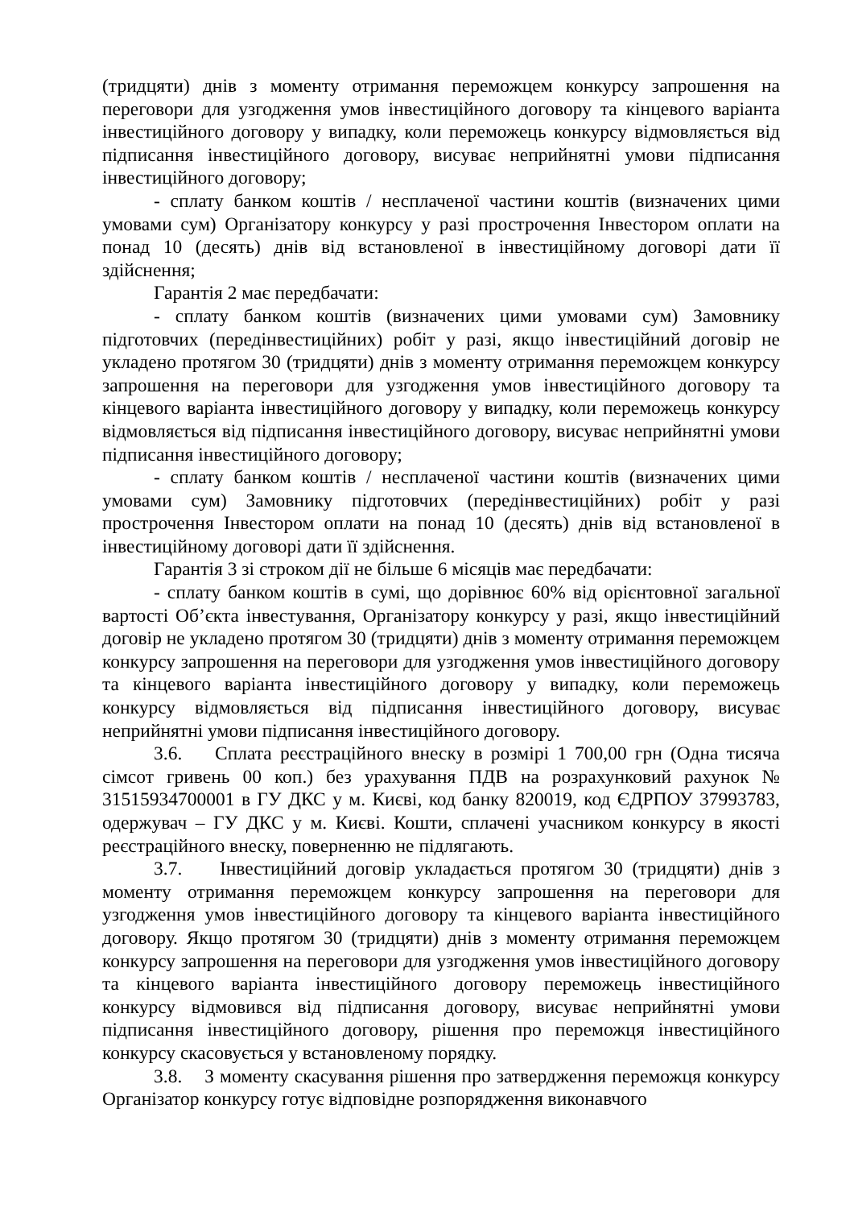(тридцяти) днів з моменту отримання переможцем конкурсу запрошення на переговори для узгодження умов інвестиційного договору та кінцевого варіанта інвестиційного договору у випадку, коли переможець конкурсу відмовляється від підписання інвестиційного договору, висуває неприйнятні умови підписання інвестиційного договору;
- сплату банком коштів / несплаченої частини коштів (визначених цими умовами сум) Організатору конкурсу у разі прострочення Інвестором оплати на понад 10 (десять) днів від встановленої в інвестиційному договорі дати її здійснення;
Гарантія 2 має передбачати:
- сплату банком коштів (визначених цими умовами сум) Замовнику підготовчих (передінвестиційних) робіт у разі, якщо інвестиційний договір не укладено протягом 30 (тридцяти) днів з моменту отримання переможцем конкурсу запрошення на переговори для узгодження умов інвестиційного договору та кінцевого варіанта інвестиційного договору у випадку, коли переможець конкурсу відмовляється від підписання інвестиційного договору, висуває неприйнятні умови підписання інвестиційного договору;
- сплату банком коштів / несплаченої частини коштів (визначених цими умовами сум) Замовнику підготовчих (передінвестиційних) робіт у разі прострочення Інвестором оплати на понад 10 (десять) днів від встановленої в інвестиційному договорі дати її здійснення.
Гарантія 3 зі строком дії не більше 6 місяців має передбачати:
- сплату банком коштів в сумі, що дорівнює 60% від орієнтовної загальної вартості Об’єкта інвестування, Організатору конкурсу у разі, якщо інвестиційний договір не укладено протягом 30 (тридцяти) днів з моменту отримання переможцем конкурсу запрошення на переговори для узгодження умов інвестиційного договору та кінцевого варіанта інвестиційного договору у випадку, коли переможець конкурсу відмовляється від підписання інвестиційного договору, висуває неприйнятні умови підписання інвестиційного договору.
3.6. Сплата реєстраційного внеску в розмірі 1 700,00 грн (Одна тисяча сімсот гривень 00 коп.) без урахування ПДВ на розрахунковий рахунок № 31515934700001 в ГУ ДКС у м. Києві, код банку 820019, код ЄДРПОУ 37993783, одержувач – ГУ ДКС у м. Києві. Кошти, сплачені учасником конкурсу в якості реєстраційного внеску, поверненню не підлягають.
3.7. Інвестиційний договір укладається протягом 30 (тридцяти) днів з моменту отримання переможцем конкурсу запрошення на переговори для узгодження умов інвестиційного договору та кінцевого варіанта інвестиційного договору. Якщо протягом 30 (тридцяти) днів з моменту отримання переможцем конкурсу запрошення на переговори для узгодження умов інвестиційного договору та кінцевого варіанта інвестиційного договору переможець інвестиційного конкурсу відмовився від підписання договору, висуває неприйнятні умови підписання інвестиційного договору, рішення про переможця інвестиційного конкурсу скасовується у встановленому порядку.
3.8. З моменту скасування рішення про затвердження переможця конкурсу Організатор конкурсу готує відповідне розпорядження виконавчого